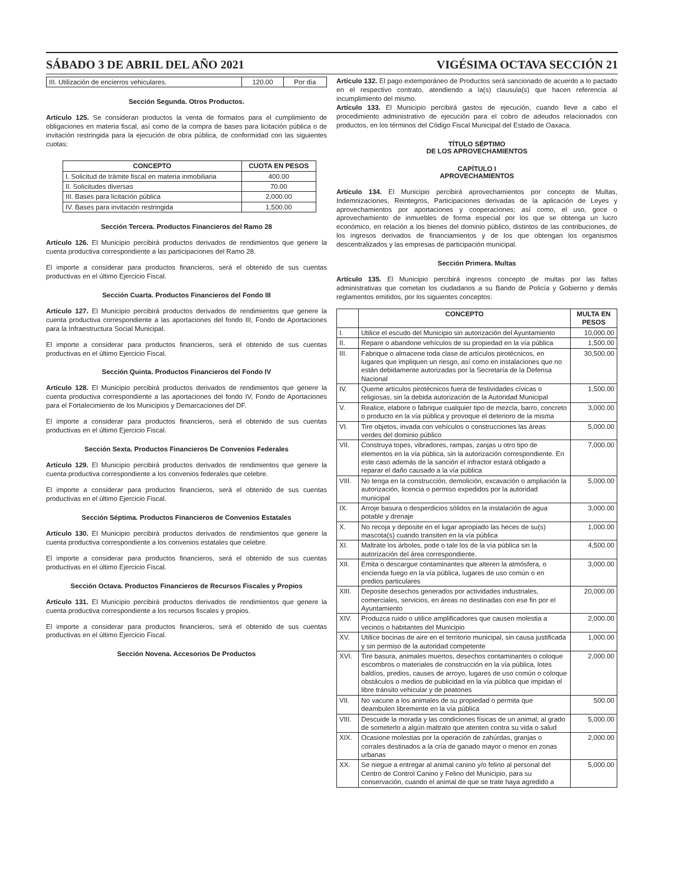SÁBADO 3 DE ABRIL DEL AÑO 2021 VIGÉSIMA OCTAVA SECCIÓN 21
| III. Utilización de encierros vehiculares. | 120.00 | Por día |
Sección Segunda. Otros Productos.
Artículo 125. Se consideran productos la venta de formatos para el cumplimiento de obligaciones en materia fiscal, así como de la compra de bases para licitación pública o de invitación restringida para la ejecución de obra pública, de conformidad con las siguientes cuotas:
| CONCEPTO | CUOTA EN PESOS |
| --- | --- |
| I. Solicitud de trámite fiscal en materia inmobiliaria | 400.00 |
| II. Solicitudes diversas | 70.00 |
| III. Bases para licitación pública | 2,000.00 |
| IV. Bases para invitación restringida | 1,500.00 |
Sección Tercera. Productos Financieros del Ramo 28
Artículo 126. El Municipio percibirá productos derivados de rendimientos que genere la cuenta productiva correspondiente a las participaciones del Ramo 28.
El importe a considerar para productos financieros, será el obtenido de sus cuentas productivas en el último Ejercicio Fiscal.
Sección Cuarta. Productos Financieros del Fondo III
Artículo 127. El Municipio percibirá productos derivados de rendimientos que genere la cuenta productiva correspondiente a las aportaciones del fondo III, Fondo de Aportaciones para la Infraestructura Social Municipal.
El importe a considerar para productos financieros, será el obtenido de sus cuentas productivas en el último Ejercicio Fiscal.
Sección Quinta. Productos Financieros del Fondo IV
Artículo 128. El Municipio percibirá productos derivados de rendimientos que genere la cuenta productiva correspondiente a las aportaciones del fondo IV, Fondo de Aportaciones para el Fortalecimiento de los Municipios y Demarcaciones del DF.
El importe a considerar para productos financieros, será el obtenido de sus cuentas productivas en el último Ejercicio Fiscal.
Sección Sexta. Productos Financieros De Convenios Federales
Artículo 129. El Municipio percibirá productos derivados de rendimientos que genere la cuenta productiva correspondiente a los convenios federales que celebre.
El importe a considerar para productos financieros, será el obtenido de sus cuentas productivas en el último Ejercicio Fiscal.
Sección Séptima. Productos Financieros de Convenios Estatales
Artículo 130. El Municipio percibirá productos derivados de rendimientos que genere la cuenta productiva correspondiente a los convenios estatales que celebre.
El importe a considerar para productos financieros, será el obtenido de sus cuentas productivas en el último Ejercicio Fiscal.
Sección Octava. Productos Financieros de Recursos Fiscales y Propios
Artículo 131. El Municipio percibirá productos derivados de rendimientos que genere la cuenta productiva correspondiente a los recursos fiscales y propios.
El importe a considerar para productos financieros, será el obtenido de sus cuentas productivas en el último Ejercicio Fiscal.
Sección Novena. Accesorios De Productos
Artículo 132. El pago extemporáneo de Productos será sancionado de acuerdo a lo pactado en el respectivo contrato, atendiendo a la(s) clausula(s) que hacen referencia al incumplimiento del mismo.
Artículo 133. El Municipio percibirá gastos de ejecución, cuando lleve a cabo el procedimiento administrativo de ejecución para el cobro de adeudos relacionados con productos, en los términos del Código Fiscal Municipal del Estado de Oaxaca.
TÍTULO SÉPTIMO
DE LOS APROVECHAMIENTOS
CAPÍTULO I
APROVECHAMIENTOS
Artículo 134. El Municipio percibirá aprovechamientos por concepto de Multas, Indemnizaciones, Reintegros, Participaciones derivadas de la aplicación de Leyes y aprovechamientos por aportaciones y cooperaciones; así como, el uso, goce o aprovechamiento de inmuebles de forma especial por los que se obtenga un lucro económico, en relación a los bienes del dominio público, distintos de las contribuciones, de los ingresos derivados de financiamientos y de los que obtengan los organismos descentralizados y las empresas de participación municipal.
Sección Primera. Multas
Artículo 135. El Municipio percibirá ingresos concepto de multas por las faltas administrativas que cometan los ciudadanos a su Bando de Policía y Gobierno y demás reglamentos emitidos, por los siguientes conceptos:
| | CONCEPTO | MULTA EN PESOS |
| --- | --- | --- |
| I. | Utilice el escudo del Municipio sin autorización del Ayuntamiento | 10,000.00 |
| II. | Repare o abandone vehículos de su propiedad en la vía pública | 1,500.00 |
| III. | Fabrique o almacene toda clase de artículos pirotécnicos, en lugares que impliquen un riesgo, así como en instalaciones que no están debidamente autorizadas por la Secretaría de la Defensa Nacional | 30,500.00 |
| IV. | Queme artículos pirotécnicos fuera de festividades cívicas o religiosas, sin la debida autorización de la Autoridad Municipal | 1,500.00 |
| V. | Realice, elabore o fabrique cualquier tipo de mezcla, barro, concreto o producto en la vía pública y provoque el deterioro de la misma | 3,000.00 |
| VI. | Tire objetos, invada con vehículos o construcciones las áreas verdes del dominio público | 5,000.00 |
| VII. | Construya topes, vibradores, rampas, zanjas u otro tipo de elementos en la vía pública, sin la autorización correspondiente. En este caso además de la sanción el infractor estará obligado a reparar el daño causado a la vía pública | 7,000.00 |
| VIII. | No tenga en la construcción, demolición, excavación o ampliación la autorización, licencia o permiso expedidos por la autoridad municipal | 5,000.00 |
| IX. | Arroje basura o desperdicios sólidos en la instalación de agua potable y drenaje | 3,000.00 |
| X. | No recoja y deposite en el lugar apropiado las heces de su(s) mascota(s) cuando transiten en la vía pública | 1,000.00 |
| XI. | Maltrate los árboles, pode o tale los de la vía pública sin la autorización del área correspondiente. | 4,500.00 |
| XII. | Emita o descargue contaminantes que alteren la atmósfera, o encienda fuego en la vía pública, lugares de uso común o en predios particulares | 3,000.00 |
| XIII. | Deposite desechos generados por actividades industriales, comerciales, servicios, en áreas no destinadas con ese fin por el Ayuntamiento | 20,000.00 |
| XIV. | Produzca ruido o utilice amplificadores que causen molestia a vecinos o habitantes del Municipio | 2,000.00 |
| XV. | Utilice bocinas de aire en el territorio municipal, sin causa justificada y sin permiso de la autoridad competente | 1,000.00 |
| XVI. | Tire basura, animales muertos, desechos contaminantes o coloque escombros o materiales de construcción en la vía pública, lotes baldíos, predios, causes de arroyo, lugares de uso común o coloque obstáculos o medios de publicidad en la vía pública que impidan el libre tránsito vehicular y de peatones | 2,000.00 |
| VII. | No vacune a los animales de su propiedad o permita que deambulen libremente en la vía pública | 500.00 |
| VIII. | Descuide la morada y las condiciones físicas de un animal; al grado de someterlo a algún maltrato que atenten contra su vida o salud | 5,000.00 |
| XIX. | Ocasione molestias por la operación de zahúrdas, granjas o corrales destinados a la cría de ganado mayor o menor en zonas urbanas | 2,000.00 |
| XX. | Se niegue a entregar al animal canino y/o felino al personal del Centro de Control Canino y Felino del Municipio, para su conservación, cuando el animal de que se trate haya agredido a | 5,000.00 |